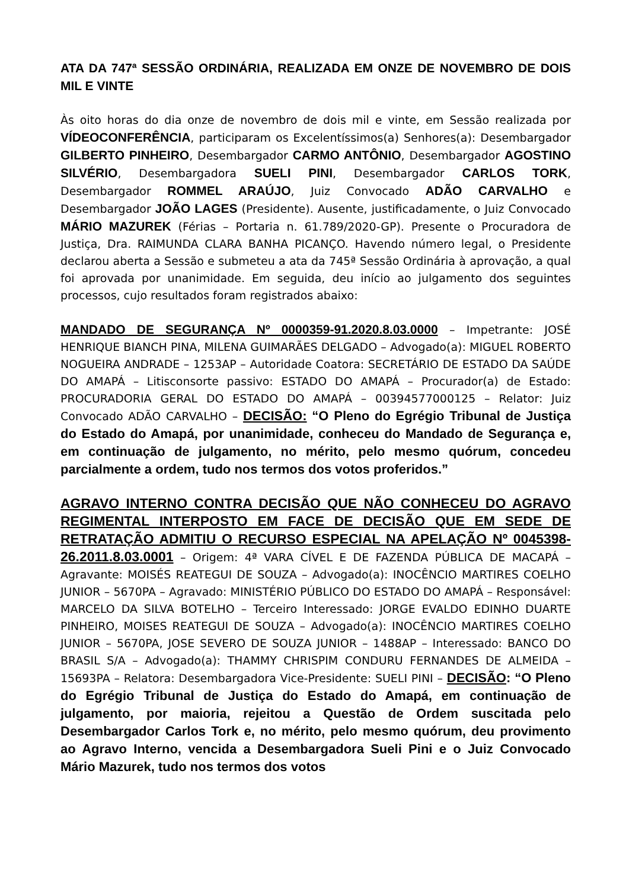ATA DA 747ª SESSÃO ORDINÁRIA, REALIZADA EM ONZE DE NOVEMBRO DE DOIS MIL E VINTE
Às oito horas do dia onze de novembro de dois mil e vinte, em Sessão realizada por VÍDEOCONFERÊNCIA, participaram os Excelentíssimos(a) Senhores(a): Desembargador GILBERTO PINHEIRO, Desembargador CARMO ANTÔNIO, Desembargador AGOSTINO SILVÉRIO, Desembargadora SUELI PINI, Desembargador CARLOS TORK, Desembargador ROMMEL ARAÚJO, Juiz Convocado ADÃO CARVALHO e Desembargador JOÃO LAGES (Presidente). Ausente, justificadamente, o Juiz Convocado MÁRIO MAZUREK (Férias – Portaria n. 61.789/2020-GP). Presente o Procuradora de Justiça, Dra. RAIMUNDA CLARA BANHA PICANÇO. Havendo número legal, o Presidente declarou aberta a Sessão e submeteu a ata da 745ª Sessão Ordinária à aprovação, a qual foi aprovada por unanimidade. Em seguida, deu início ao julgamento dos seguintes processos, cujo resultados foram registrados abaixo:
MANDADO DE SEGURANÇA Nº 0000359-91.2020.8.03.0000 – Impetrante: JOSÉ HENRIQUE BIANCH PINA, MILENA GUIMARÃES DELGADO – Advogado(a): MIGUEL ROBERTO NOGUEIRA ANDRADE – 1253AP – Autoridade Coatora: SECRETÁRIO DE ESTADO DA SAÚDE DO AMAPÁ – Litisconsorte passivo: ESTADO DO AMAPÁ – Procurador(a) de Estado: PROCURADORIA GERAL DO ESTADO DO AMAPÁ – 00394577000125 – Relator: Juiz Convocado ADÃO CARVALHO – DECISÃO: “O Pleno do Egrégio Tribunal de Justiça do Estado do Amapá, por unanimidade, conheceu do Mandado de Segurança e, em continuação de julgamento, no mérito, pelo mesmo quórum, concedeu parcialmente a ordem, tudo nos termos dos votos proferidos.”
AGRAVO INTERNO CONTRA DECISÃO QUE NÃO CONHECEU DO AGRAVO REGIMENTAL INTERPOSTO EM FACE DE DECISÃO QUE EM SEDE DE RETRATAÇÃO ADMITIU O RECURSO ESPECIAL NA APELAÇÃO Nº 0045398-26.2011.8.03.0001 – Origem: 4ª VARA CÍVEL E DE FAZENDA PÚBLICA DE MACAPÁ – Agravante: MOISÉS REATEGUI DE SOUZA – Advogado(a): INOCÊNCIO MARTIRES COELHO JUNIOR – 5670PA – Agravado: MINISTÉRIO PÚBLICO DO ESTADO DO AMAPÁ – Responsável: MARCELO DA SILVA BOTELHO – Terceiro Interessado: JORGE EVALDO EDINHO DUARTE PINHEIRO, MOISES REATEGUI DE SOUZA – Advogado(a): INOCÊNCIO MARTIRES COELHO JUNIOR – 5670PA, JOSE SEVERO DE SOUZA JUNIOR – 1488AP – Interessado: BANCO DO BRASIL S/A – Advogado(a): THAMMY CHRISPIM CONDURU FERNANDES DE ALMEIDA – 15693PA – Relatora: Desembargadora Vice-Presidente: SUELI PINI – DECISÃO: “O Pleno do Egrégio Tribunal de Justiça do Estado do Amapá, em continuação de julgamento, por maioria, rejeitou a Questão de Ordem suscitada pelo Desembargador Carlos Tork e, no mérito, pelo mesmo quórum, deu provimento ao Agravo Interno, vencida a Desembargadora Sueli Pini e o Juiz Convocado Mário Mazurek, tudo nos termos dos votos